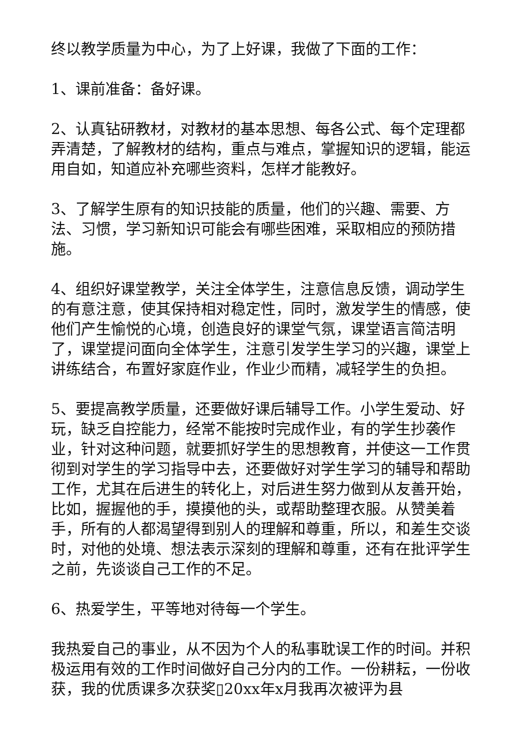终以教学质量为中心，为了上好课，我做了下面的工作：
1、课前准备：备好课。
2、认真钻研教材，对教材的基本思想、每各公式、每个定理都弄清楚，了解教材的结构，重点与难点，掌握知识的逻辑，能运用自如，知道应补充哪些资料，怎样才能教好。
3、了解学生原有的知识技能的质量，他们的兴趣、需要、方法、习惯，学习新知识可能会有哪些困难，采取相应的预防措施。
4、组织好课堂教学，关注全体学生，注意信息反馈，调动学生的有意注意，使其保持相对稳定性，同时，激发学生的情感，使他们产生愉悦的心境，创造良好的课堂气氛，课堂语言简洁明了，课堂提问面向全体学生，注意引发学生学习的兴趣，课堂上讲练结合，布置好家庭作业，作业少而精，减轻学生的负担。
5、要提高教学质量，还要做好课后辅导工作。小学生爱动、好玩，缺乏自控能力，经常不能按时完成作业，有的学生抄袭作业，针对这种问题，就要抓好学生的思想教育，并使这一工作贯彻到对学生的学习指导中去，还要做好对学生学习的辅导和帮助工作，尤其在后进生的转化上，对后进生努力做到从友善开始，比如，握握他的手，摸摸他的头，或帮助整理衣服。从赞美着手，所有的人都渴望得到别人的理解和尊重，所以，和差生交谈时，对他的处境、想法表示深刻的理解和尊重，还有在批评学生之前，先谈谈自己工作的不足。
6、热爱学生，平等地对待每一个学生。
我热爱自己的事业，从不因为个人的私事耽误工作的时间。并积极运用有效的工作时间做好自己分内的工作。一份耕耘，一份收获，我的优质课多次获奖▯20xx年x月我再次被评为县